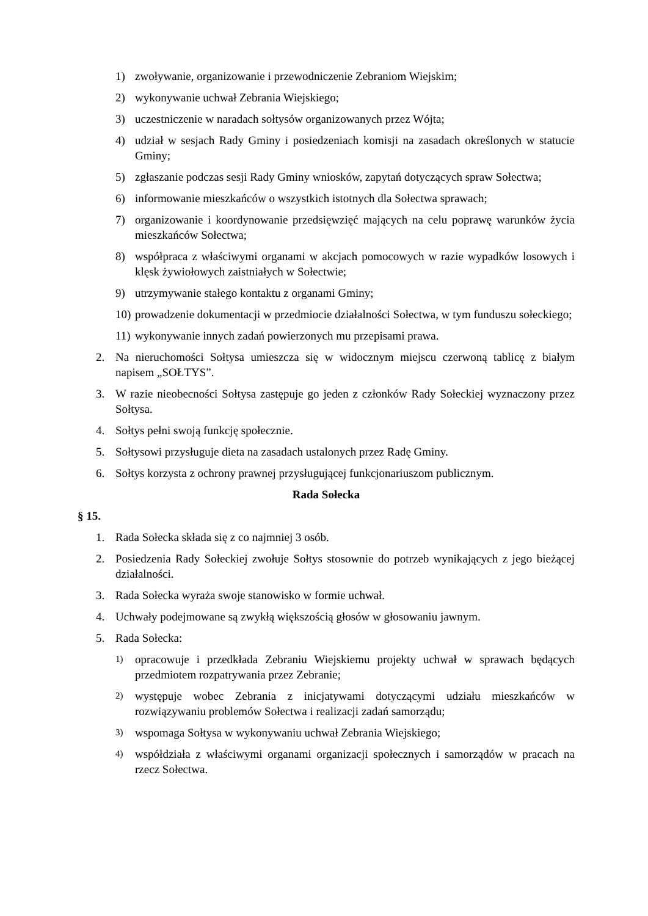1) zwoływanie, organizowanie i przewodniczenie Zebraniom Wiejskim;
2) wykonywanie uchwał Zebrania Wiejskiego;
3) uczestniczenie w naradach sołtysów organizowanych przez Wójta;
4) udział w sesjach Rady Gminy i posiedzeniach komisji na zasadach określonych w statucie Gminy;
5) zgłaszanie podczas sesji Rady Gminy wniosków, zapytań dotyczących spraw Sołectwa;
6) informowanie mieszkańców o wszystkich istotnych dla Sołectwa sprawach;
7) organizowanie i koordynowanie przedsięwzięć mających na celu poprawę warunków życia mieszkańców Sołectwa;
8) współpraca z właściwymi organami w akcjach pomocowych w razie wypadków losowych i klęsk żywiołowych zaistniałych w Sołectwie;
9) utrzymywanie stałego kontaktu z organami Gminy;
10) prowadzenie dokumentacji w przedmiocie działalności Sołectwa, w tym funduszu sołeckiego;
11) wykonywanie innych zadań powierzonych mu przepisami prawa.
2. Na nieruchomości Sołtysa umieszcza się w widocznym miejscu czerwoną tablicę z białym napisem „SOŁTYS”.
3. W razie nieobecności Sołtysa zastępuje go jeden z członków Rady Sołeckiej wyznaczony przez Sołtysa.
4. Sołtys pełni swoją funkcję społecznie.
5. Sołtysowi przysługuje dieta na zasadach ustalonych przez Radę Gminy.
6. Sołtys korzysta z ochrony prawnej przysługującej funkcjonariuszom publicznym.
Rada Sołecka
§ 15.
1. Rada Sołecka składa się z co najmniej 3 osób.
2. Posiedzenia Rady Sołeckiej zwołuje Sołtys stosownie do potrzeb wynikających z jego bieżącej działalności.
3. Rada Sołecka wyraża swoje stanowisko w formie uchwał.
4. Uchwały podejmowane są zwykłą większością głosów w głosowaniu jawnym.
5. Rada Sołecka:
1) opracowuje i przedkłada Zebraniu Wiejskiemu projekty uchwał w sprawach będących przedmiotem rozpatrywania przez Zebranie;
2) występuje wobec Zebrania z inicjatywami dotyczącymi udziału mieszkańców w rozwiązywaniu problemów Sołectwa i realizacji zadań samorządu;
3) wspomaga Sołtysa w wykonywaniu uchwał Zebrania Wiejskiego;
4) współdziała z właściwymi organami organizacji społecznych i samorządów w pracach na rzecz Sołectwa.